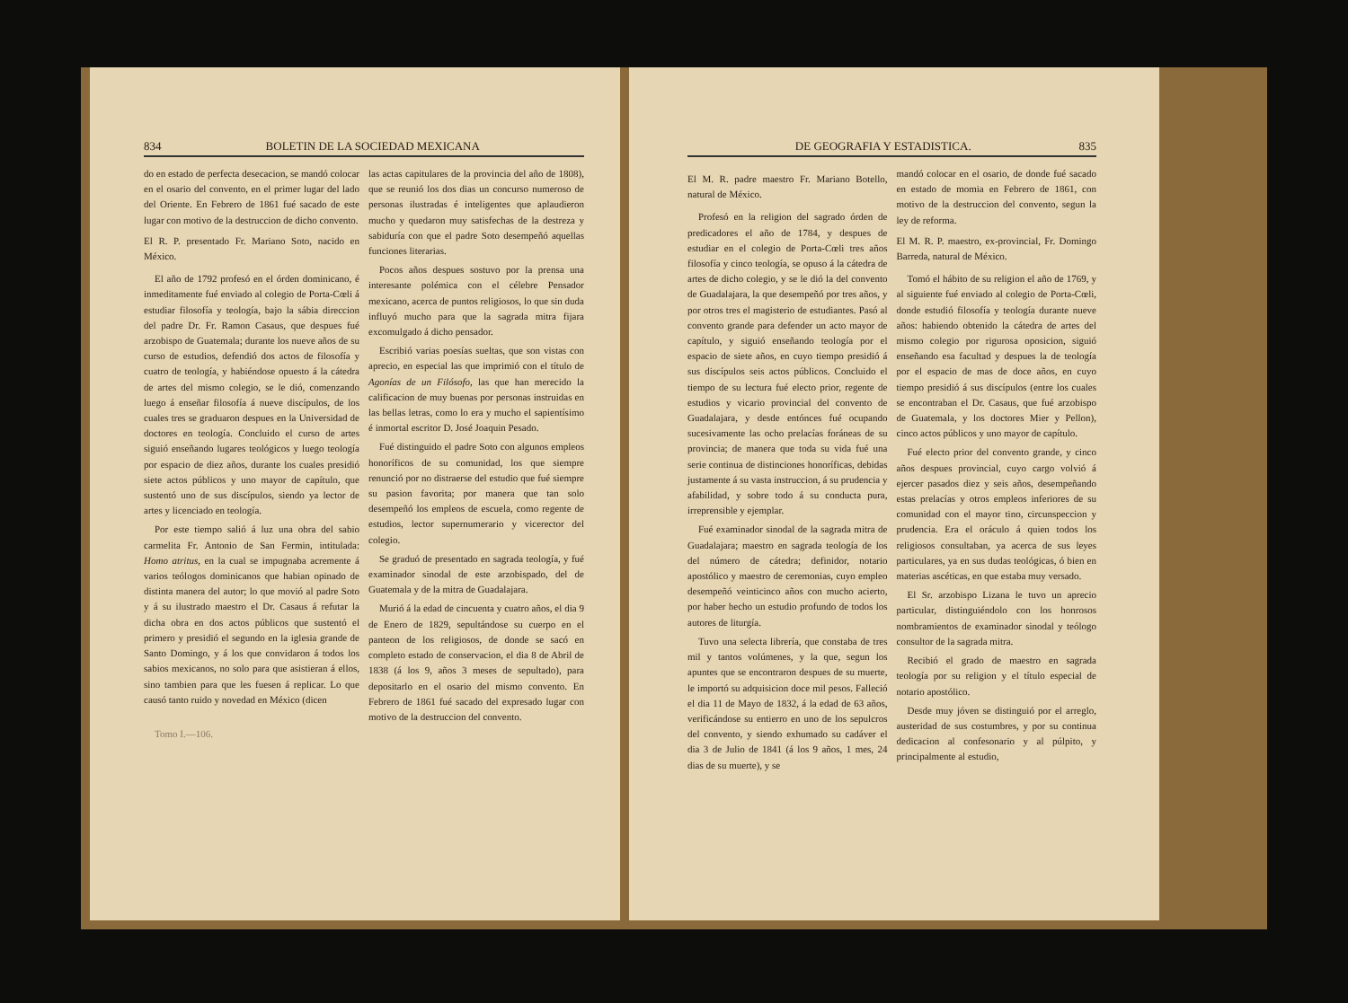834 BOLETIN DE LA SOCIEDAD MEXICANA
do en estado de perfecta desecacion, se mandó colocar en el osario del convento, en el primer lugar del lado del Oriente. En Febrero de 1861 fué sacado de este lugar con motivo de la destruccion de dicho convento.
El R. P. presentado Fr. Mariano Soto, nacido en México.
El año de 1792 profesó en el órden dominicano, é inmeditamente fué enviado al colegio de Porta-Cœli á estudiar filosofía y teología, bajo la sábia direccion del padre Dr. Fr. Ramon Casaus, que despues fué arzobispo de Guatemala; durante los nueve años de su curso de estudios, defendió dos actos de filosofía y cuatro de teología, y habiéndose opuesto á la cátedra de artes del mismo colegio, se le dió, comenzando luego á enseñar filosofía á nueve discípulos, de los cuales tres se graduaron despues en la Universidad de doctores en teología. Concluido el curso de artes siguió enseñando lugares teológicos y luego teología por espacio de diez años, durante los cuales presidió siete actos públicos y uno mayor de capítulo, que sustentó uno de sus discípulos, siendo ya lector de artes y licenciado en teología.
Por este tiempo salió á luz una obra del sabio carmelita Fr. Antonio de San Fermin, intitulada: Homo atritus, en la cual se impugnaba acremente á varios teólogos dominicanos que habian opinado de distinta manera del autor; lo que movió al padre Soto y á su ilustrado maestro el Dr. Casaus á refutar la dicha obra en dos actos públicos que sustentó el primero y presidió el segundo en la iglesia grande de Santo Domingo, y á los que convidaron á todos los sabios mexicanos, no solo para que asistieran á ellos, sino tambien para que les fuesen á replicar. Lo que causó tanto ruido y novedad en México (dicen
las actas capitulares de la provincia del año de 1808), que se reunió los dos dias un concurso numeroso de personas ilustradas é inteligentes que aplaudieron mucho y quedaron muy satisfechas de la destreza y sabiduría con que el padre Soto desempeñó aquellas funciones literarias.
Pocos años despues sostuvo por la prensa una interesante polémica con el célebre Pensador mexicano, acerca de puntos religiosos, lo que sin duda influyó mucho para que la sagrada mitra fijara excomulgado á dicho pensador.
Escribió varias poesías sueltas, que son vistas con aprecio, en especial las que imprimió con el título de Agonías de un Filósofo, las que han merecido la calificacion de muy buenas por personas instruidas en las bellas letras, como lo era y mucho el sapientísimo é inmortal escritor D. José Joaquin Pesado.
Fué distinguido el padre Soto con algunos empleos honoríficos de su comunidad, los que siempre renunció por no distraerse del estudio que fué siempre su pasion favorita; por manera que tan solo desempeñó los empleos de escuela, como regente de estudios, lector supernumerario y vicerector del colegio.
Se graduó de presentado en sagrada teología, y fué examinador sinodal de este arzobispado, del de Guatemala y de la mitra de Guadalajara.
Murió á la edad de cincuenta y cuatro años, el dia 9 de Enero de 1829, sepultándose su cuerpo en el panteon de los religiosos, de donde se sacó en completo estado de conservacion, el dia 8 de Abril de 1838 (á los 9, años 3 meses de sepultado), para depositarlo en el osario del mismo convento. En Febrero de 1861 fué sacado del expresado lugar con motivo de la destruccion del convento.
Tomo I.—106.
DE GEOGRAFIA Y ESTADISTICA. 835
El M. R. padre maestro Fr. Mariano Botello, natural de México.
Profesó en la religion del sagrado órden de predicadores el año de 1784, y despues de estudiar en el colegio de Porta-Cœli tres años filosofía y cinco teología, se opuso á la cátedra de artes de dicho colegio, y se le dió la del convento de Guadalajara, la que desempeñó por tres años, y por otros tres el magisterio de estudiantes. Pasó al convento grande para defender un acto mayor de capítulo, y siguió enseñando teología por el espacio de siete años, en cuyo tiempo presidió á sus discípulos seis actos públicos. Concluido el tiempo de su lectura fué electo prior, regente de estudios y vicario provincial del convento de Guadalajara, y desde entónces fué ocupando sucesivamente las ocho prelacías foráneas de su provincia; de manera que toda su vida fué una serie continua de distinciones honoríficas, debidas justamente á su vasta instruccion, á su prudencia y afabilidad, y sobre todo á su conducta pura, irreprensible y ejemplar.
Fué examinador sinodal de la sagrada mitra de Guadalajara; maestro en sagrada teología de los del número de cátedra; definidor, notario apostólico y maestro de ceremonias, cuyo empleo desempeñó veinticinco años con mucho acierto, por haber hecho un estudio profundo de todos los autores de liturgía.
Tuvo una selecta librería, que constaba de tres mil y tantos volúmenes, y la que, segun los apuntes que se encontraron despues de su muerte, le importó su adquisicion doce mil pesos. Falleció el dia 11 de Mayo de 1832, á la edad de 63 años, verificándose su entierro en uno de los sepulcros del convento, y siendo exhumado su cadáver el dia 3 de Julio de 1841 (á los 9 años, 1 mes, 24 dias de su muerte), y se
mandó colocar en el osario, de donde fué sacado en estado de momia en Febrero de 1861, con motivo de la destruccion del convento, segun la ley de reforma.
El M. R. P. maestro, ex-provincial, Fr. Domingo Barreda, natural de México.
Tomó el hábito de su religion el año de 1769, y al siguiente fué enviado al colegio de Porta-Cœli, donde estudió filosofía y teología durante nueve años: habiendo obtenido la cátedra de artes del mismo colegio por rigurosa oposicion, siguió enseñando esa facultad y despues la de teología por el espacio de mas de doce años, en cuyo tiempo presidió á sus discípulos (entre los cuales se encontraban el Dr. Casaus, que fué arzobispo de Guatemala, y los doctores Mier y Pellon), cinco actos públicos y uno mayor de capítulo.
Fué electo prior del convento grande, y cinco años despues provincial, cuyo cargo volvió á ejercer pasados diez y seis años, desempeñando estas prelacías y otros empleos inferiores de su comunidad con el mayor tino, circunspeccion y prudencia. Era el oráculo á quien todos los religiosos consultaban, ya acerca de sus leyes particulares, ya en sus dudas teológicas, ó bien en materias ascéticas, en que estaba muy versado.
El Sr. arzobispo Lizana le tuvo un aprecio particular, distinguiéndolo con los honrosos nombramientos de examinador sinodal y teólogo consultor de la sagrada mitra.
Recibió el grado de maestro en sagrada teología por su religion y el título especial de notario apostólico.
Desde muy jóven se distinguió por el arreglo, austeridad de sus costumbres, y por su continua dedicacion al confesonario y al púlpito, y principalmente al estudio,